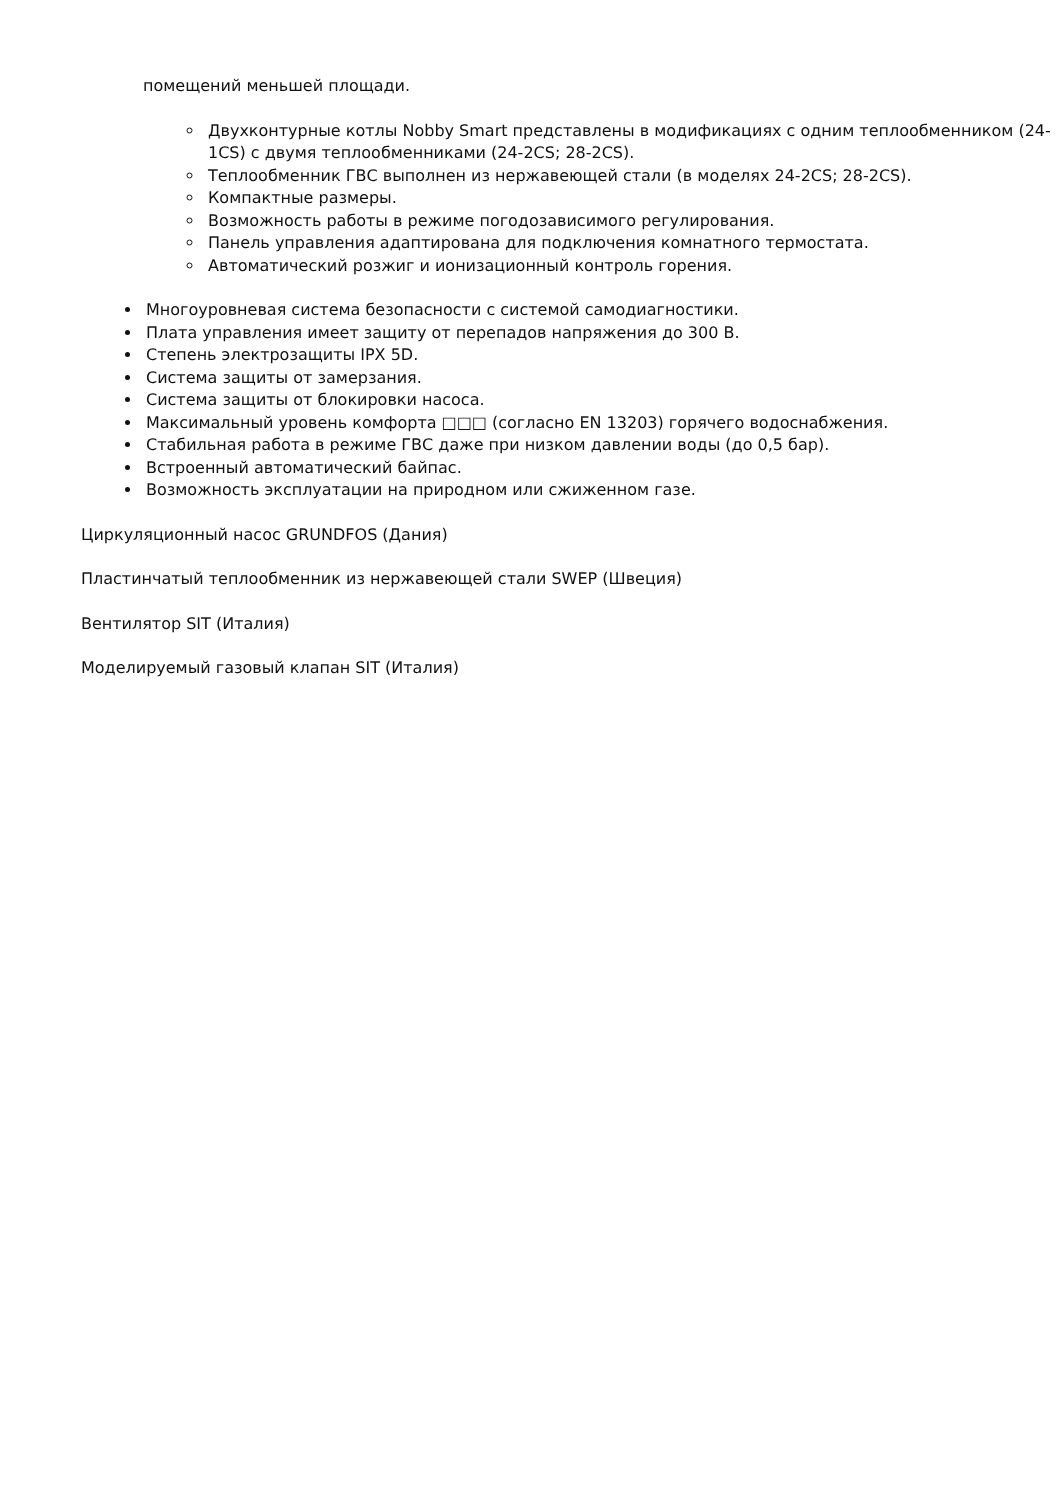помещений меньшей площади.
Двухконтурные котлы Nobby Smart представлены в модификациях с одним теплообменником (24-1CS) с двумя теплообменниками (24-2CS; 28-2CS).
Теплообменник ГВС выполнен из нержавеющей стали (в моделях 24-2CS; 28-2CS).
Компактные размеры.
Возможность работы в режиме погодозависимого регулирования.
Панель управления адаптирована для подключения комнатного термостата.
Автоматический розжиг и ионизационный контроль горения.
Многоуровневая система безопасности с системой самодиагностики.
Плата управления имеет защиту от перепадов напряжения до 300 В.
Степень электрозащиты IPX 5D.
Система защиты от замерзания.
Система защиты от блокировки насоса.
Максимальный уровень комфорта □□□ (согласно EN 13203) горячего водоснабжения.
Стабильная работа в режиме ГВС даже при низком давлении воды (до 0,5 бар).
Встроенный автоматический байпас.
Возможность эксплуатации на природном или сжиженном газе.
Циркуляционный насос GRUNDFOS (Дания)
Пластинчатый теплообменник из нержавеющей стали SWEP (Швеция)
Вентилятор SIT (Италия)
Моделируемый газовый клапан SIT (Италия)